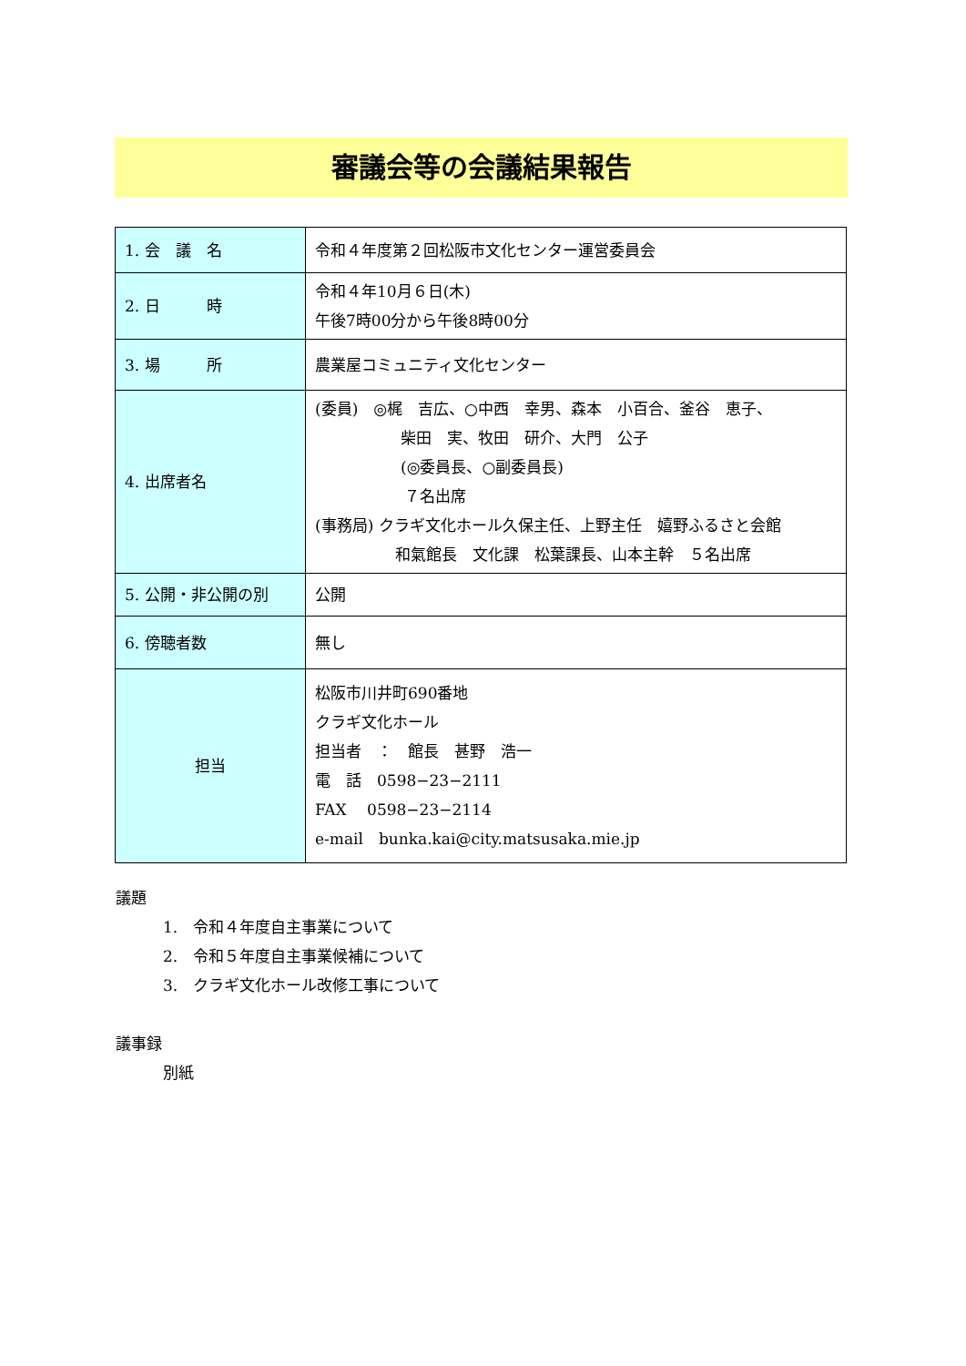審議会等の会議結果報告
| 1. 会 議 名 | 令和４年度第２回松阪市文化センター運営委員会 |
| 2. 日 時 | 令和４年10月６日(木) 午後7時00分から午後8時00分 |
| 3. 場 所 | 農業屋コミュニティ文化センター |
| 4. 出席者名 | (委員) ◎梶 吉広、○中西 幸男、森本 小百合、釜谷 恵子、 柴田 実、牧田 研介、大門 公子 (◎委員長、○副委員長) ７名出席 (事務局) クラギ文化ホール久保主任、上野主任 嬉野ふるさと会館 和氣館長 文化課 松葉課長、山本主幹 ５名出席 |
| 5. 公開・非公開の別 | 公開 |
| 6. 傍聴者数 | 無し |
| 担当 | 松阪市川井町690番地 クラギ文化ホール 担当者 ： 館長 甚野 浩一 電 話 0598−23−2111 FAX 0598−23−2114 e-mail bunka.kai@city.matsusaka.mie.jp |
議題
1.　令和４年度自主事業について
2.　令和５年度自主事業候補について
3.　クラギ文化ホール改修工事について
議事録
別紙